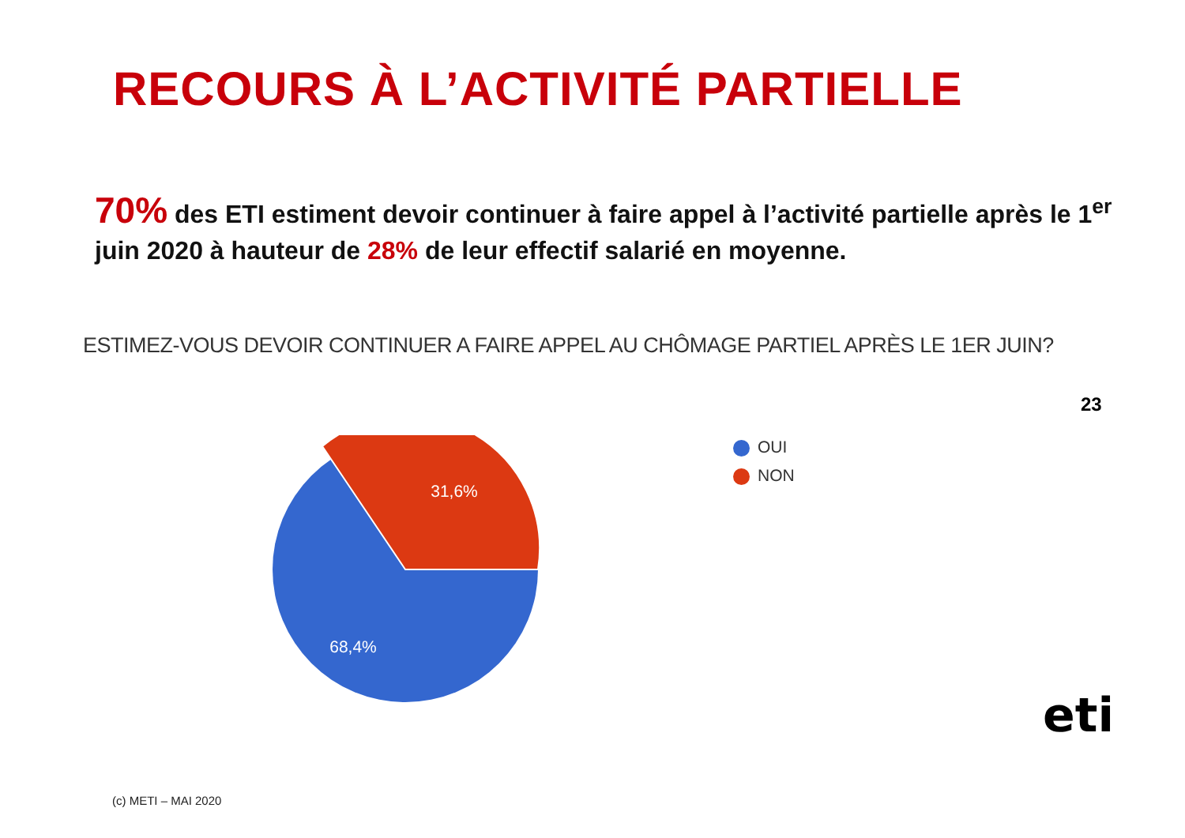RECOURS À L’ACTIVITÉ PARTIELLE
70% des ETI estiment devoir continuer à faire appel à l’activité partielle après le 1<sup>er</sup> juin 2020 à hauteur de 28% de leur effectif salarié en moyenne.
ESTIMEZ-VOUS DEVOIR CONTINUER A FAIRE APPEL AU CHÔMAGE PARTIEL APRÈS LE 1ER JUIN?
23
31,6%
68,4%
OUI
NON
eti
(c) METI – MAI 2020